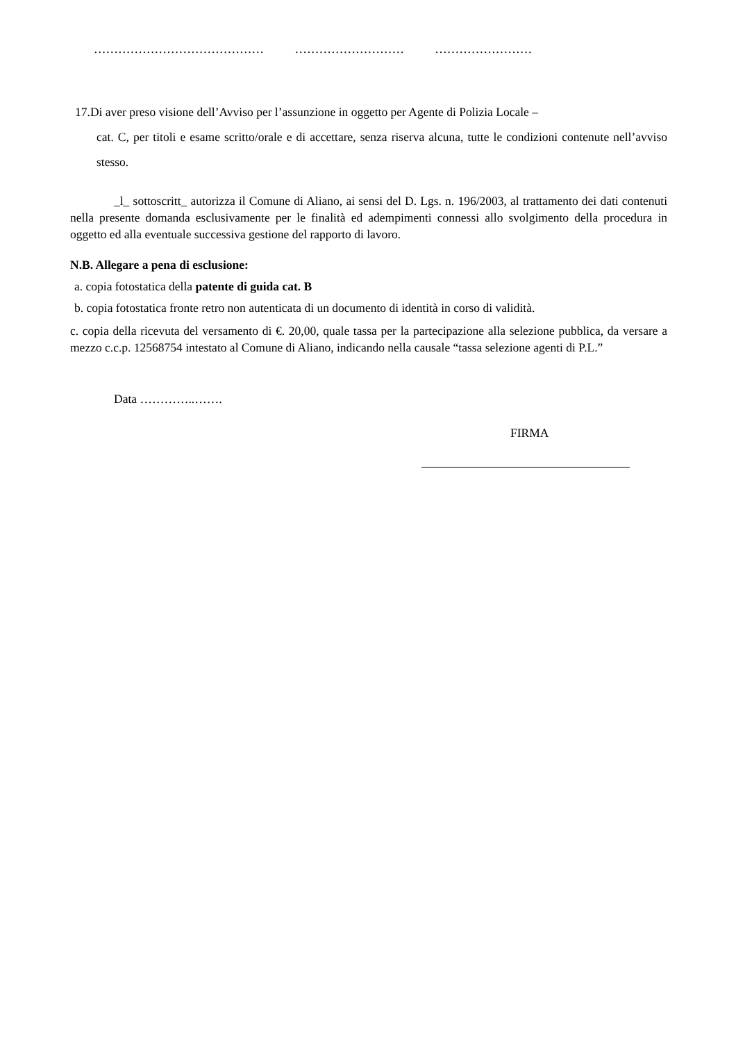…………………………………… ……………………… ……………………
17.Di aver preso visione dell’Avviso per l’assunzione in oggetto per Agente di Polizia Locale –
cat. C, per titoli e esame scritto/orale e di accettare, senza riserva alcuna, tutte le condizioni contenute nell’avviso stesso.
_l_ sottoscritt_ autorizza il Comune di Aliano, ai sensi del D. Lgs. n. 196/2003, al trattamento dei dati contenuti nella presente domanda esclusivamente per le finalità ed adempimenti connessi allo svolgimento della procedura in oggetto ed alla eventuale successiva gestione del rapporto di lavoro.
N.B. Allegare a pena di esclusione:
a. copia fotostatica della patente di guida cat. B
b. copia fotostatica fronte retro non autenticata di un documento di identità in corso di validità.
c. copia della ricevuta del versamento di €. 20,00, quale tassa per la partecipazione alla selezione pubblica, da versare a mezzo c.c.p. 12568754 intestato al Comune di Aliano, indicando nella causale “tassa selezione agenti di P.L.”
Data …………..…….
FIRMA